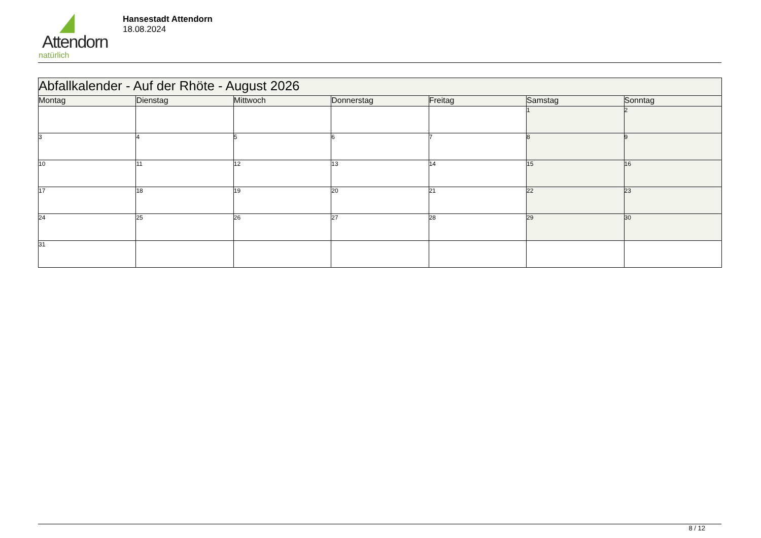Attendorn
natürlich
Hansestadt Attendorn
18.08.2024
| Abfallkalender - Auf der Rhöte - August 2026 | | | | | | |
| --- | --- | --- | --- | --- | --- | --- |
| Montag | Dienstag | Mittwoch | Donnerstag | Freitag | Samstag | Sonntag |
| | | | | | 1 | 2 |
| 3 | 4 | 5 | 6 | 7 | 8 | 9 |
| 10 | 11 | 12 | 13 | 14 | 15 | 16 |
| 17 | 18 | 19 | 20 | 21 | 22 | 23 |
| 24 | 25 | 26 | 27 | 28 | 29 | 30 |
| 31 | | | | | | |
8 / 12